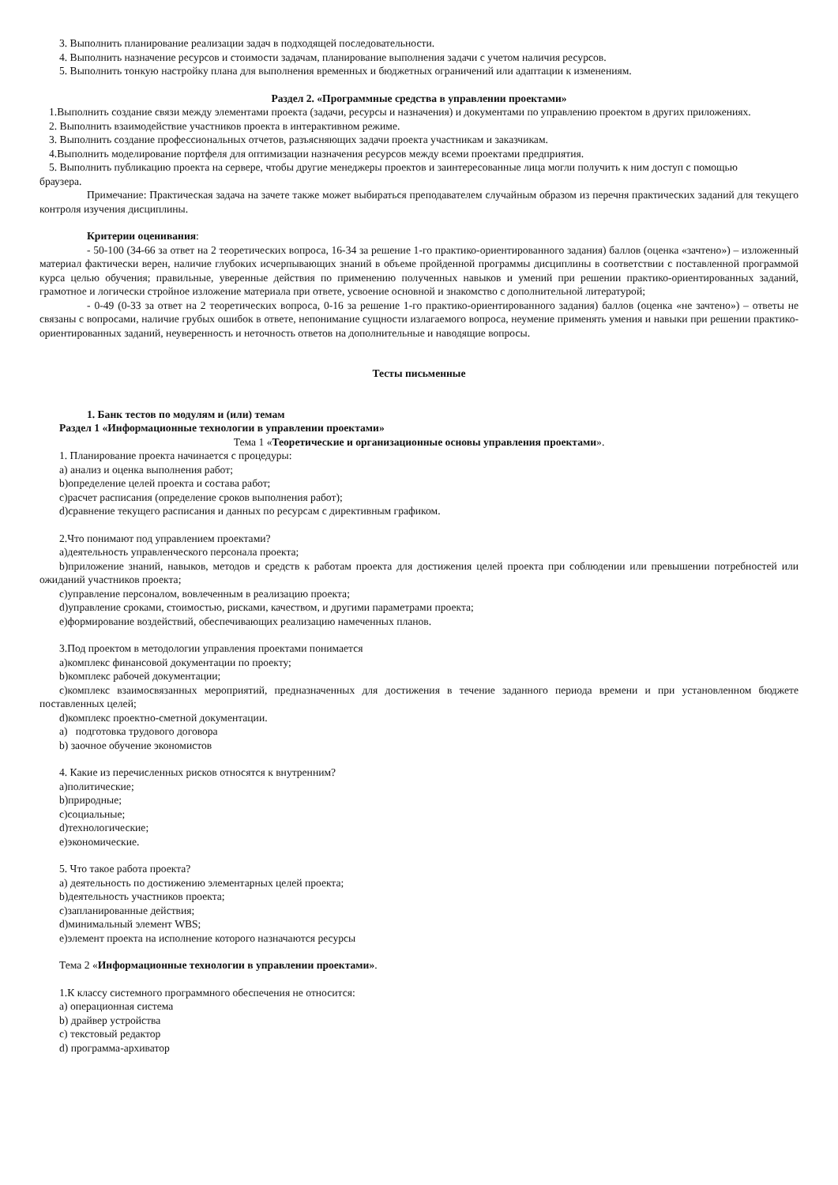3. Выполнить планирование реализации задач в подходящей последовательности.
4. Выполнить назначение ресурсов и стоимости задачам, планирование выполнения задачи с учетом наличия ресурсов.
5. Выполнить тонкую настройку плана для выполнения временных и бюджетных ограничений или адаптации к изменениям.
Раздел 2. «Программные средства в управлении проектами»
1.Выполнить создание связи между элементами проекта (задачи, ресурсы и назначения) и документами по управлению проектом в других приложениях.
2. Выполнить взаимодействие участников проекта в интерактивном режиме.
3. Выполнить создание профессиональных отчетов, разъясняющих задачи проекта участникам и заказчикам.
4.Выполнить моделирование портфеля для оптимизации назначения ресурсов между всеми проектами предприятия.
5. Выполнить публикацию проекта на сервере, чтобы другие менеджеры проектов и заинтересованные лица могли получить к ним доступ с помощью
браузера.
Примечание: Практическая задача на зачете также может выбираться преподавателем случайным образом из перечня практических заданий для текущего контроля изучения дисциплины.
Критерии оценивания:
- 50-100 (34-66 за ответ на 2 теоретических вопроса, 16-34 за решение 1-го практико-ориентированного задания) баллов (оценка «зачтено») – изложенный материал фактически верен, наличие глубоких исчерпывающих знаний в объеме пройденной программы дисциплины в соответствии с поставленной программой курса целью обучения; правильные, уверенные действия по применению полученных навыков и умений при решении практико-ориентированных заданий, грамотное и логически стройное изложение материала при ответе, усвоение основной и знакомство с дополнительной литературой;
- 0-49 (0-33 за ответ на 2 теоретических вопроса, 0-16 за решение 1-го практико-ориентированного задания) баллов (оценка «не зачтено») – ответы не связаны с вопросами, наличие грубых ошибок в ответе, непонимание сущности излагаемого вопроса, неумение применять умения и навыки при решении практико-ориентированных заданий, неуверенность и неточность ответов на дополнительные и наводящие вопросы.
Тесты письменные
1. Банк тестов по модулям и (или) темам
Раздел 1 «Информационные технологии в управлении проектами»
Тема 1 «Теоретические и организационные основы управления проектами».
1. Планирование проекта начинается с процедуры:
a) анализ и оценка выполнения работ;
b)определение целей проекта и состава работ;
c)расчет расписания (определение сроков выполнения работ);
d)сравнение текущего расписания и данных по ресурсам с директивным графиком.
2.Что понимают под управлением проектами?
a)деятельность управленческого персонала проекта;
b)приложение знаний, навыков, методов и средств к работам проекта для достижения целей проекта при соблюдении или превышении потребностей или ожиданий участников проекта;
c)управление персоналом, вовлеченным в реализацию проекта;
d)управление сроками, стоимостью, рисками, качеством, и другими параметрами проекта;
e)формирование воздействий, обеспечивающих реализацию намеченных планов.
3.Под проектом в методологии управления проектами понимается
a)комплекс финансовой документации по проекту;
b)комплекс рабочей документации;
c)комплекс взаимосвязанных мероприятий, предназначенных для достижения в течение заданного периода времени и при установленном бюджете поставленных целей;
d)комплекс проектно-сметной документации.
a) подготовка трудового договора
b) заочное обучение экономистов
4. Какие из перечисленных рисков относятся к внутренним?
a)политические;
b)природные;
c)социальные;
d)технологические;
e)экономические.
5. Что такое работа проекта?
a) деятельность по достижению элементарных целей проекта;
b)деятельность участников проекта;
c)запланированные действия;
d)минимальный элемент WBS;
e)элемент проекта на исполнение которого назначаются ресурсы
Тема 2 «Информационные технологии в управлении проектами».
1.К классу системного программного обеспечения не относится:
a) операционная система
b) драйвер устройства
c) текстовый редактор
d) программа-архиватор